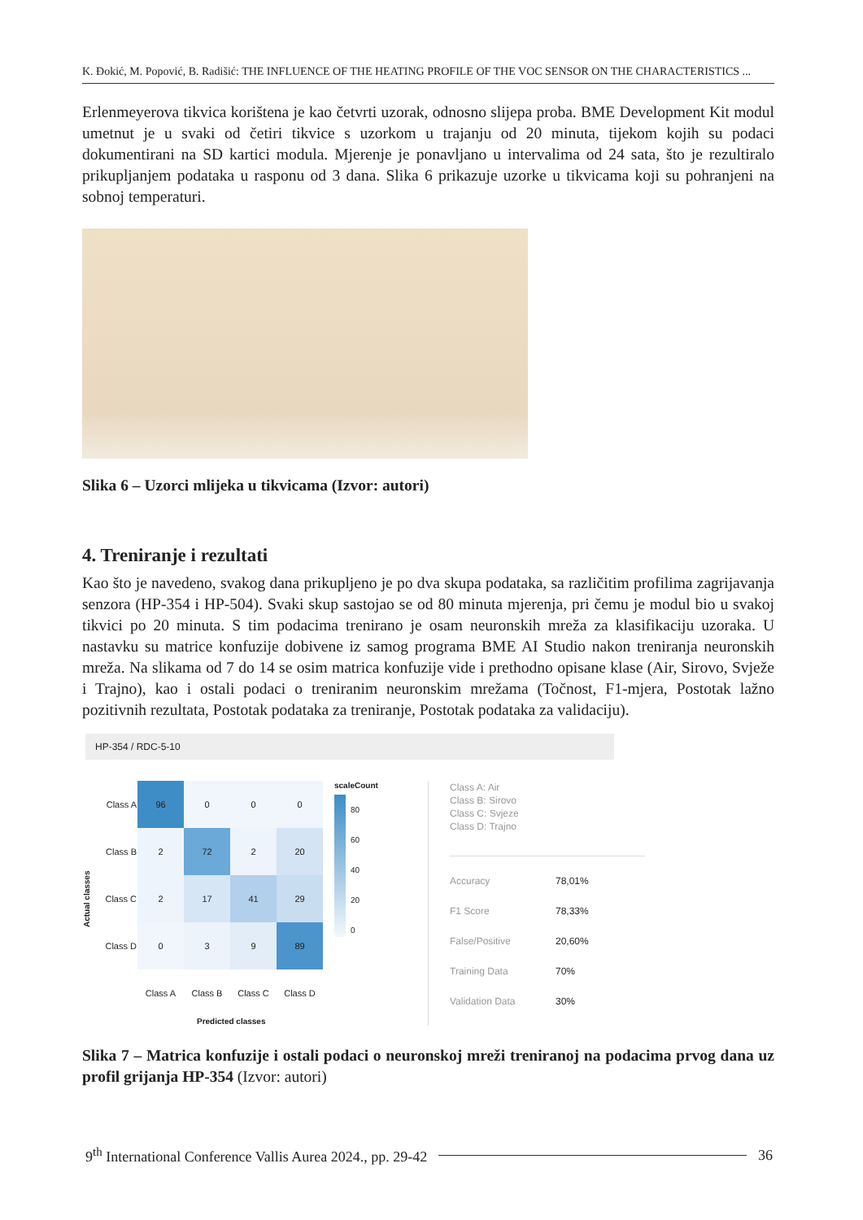K. Đokić, M. Popović, B. Radišić: THE INFLUENCE OF THE HEATING PROFILE OF THE VOC SENSOR ON THE CHARACTERISTICS ...
Erlenmeyerova tikvica korištena je kao četvrti uzorak, odnosno slijepa proba. BME Development Kit modul umetnut je u svaki od četiri tikvice s uzorkom u trajanju od 20 minuta, tijekom kojih su podaci dokumentirani na SD kartici modula. Mjerenje je ponavljano u intervalima od 24 sata, što je rezultiralo prikupljanjem podataka u rasponu od 3 dana. Slika 6 prikazuje uzorke u tikvicama koji su pohranjeni na sobnoj temperaturi.
Slika 6 – Uzorci mlijeka u tikvicama (Izvor: autori)
4. Treniranje i rezultati
Kao što je navedeno, svakog dana prikupljeno je po dva skupa podataka, sa različitim profilima zagrijavanja senzora (HP-354 i HP-504). Svaki skup sastojao se od 80 minuta mjerenja, pri čemu je modul bio u svakoj tikvici po 20 minuta. S tim podacima trenirano je osam neuronskih mreža za klasifikaciju uzoraka. U nastavku su matrice konfuzije dobivene iz samog programa BME AI Studio nakon treniranja neuronskih mreža. Na slikama od 7 do 14 se osim matrica konfuzije vide i prethodno opisane klase (Air, Sirovo, Svježe i Trajno), kao i ostali podaci o treniranim neuronskim mrežama (Točnost, F1-mjera, Postotak lažno pozitivnih rezultata, Postotak podataka za treniranje, Postotak podataka za validaciju).
HP-354 / RDC-5-10
Actual classes
| Class A | 96 | 0 | 0 | 0 |
| Class B | 2 | 72 | 2 | 20 |
| Class C | 2 | 17 | 41 | 29 |
| Class D | 0 | 3 | 9 | 89 |
| | Class A | Class B | Class C | Class D |
Predicted classes
scaleCount
80
60
40
20
0
Class A: Air
Class B: Sirovo
Class C: Svjeze
Class D: Trajno
Accuracy 78,01%
F1 Score 78,33%
False/Positive 20,60%
Training Data 70%
Validation Data 30%
Slika 7 – Matrica konfuzije i ostali podaci o neuronskoj mreži treniranoj na podacima prvog dana uz profil grijanja HP-354 (Izvor: autori)
9<sup>th</sup> International Conference Vallis Aurea 2024., pp. 29-42 36